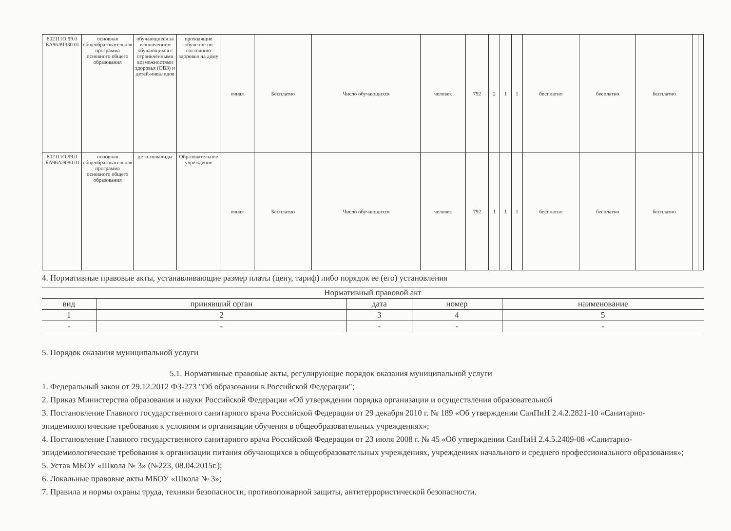| 802111О.99.0 .БА96АЧ330 01 | основная общеобразовательная программа основного общего образования | обучающиеся за исключением обучающихся с ограниченными возможностями здоровья (ОВЗ) и детей-инвалидов | проходящие обучение по состоянию здоровья на дому | очная | Бесплатно | Число обучающихся | человек | 792 | 2 | 1 | 1 | бесплатно | бесплатно | бесплатно | | |
| 802111О.99.0 .БА96АЭ080 01 | основная общеобразовательная программа основного общего образования | дети-инвалиды | Образовательное учреждение | очная | Бесплатно | Число обучающихся | человек | 792 | 1 | 1 | 1 | бесплатно | бесплатно | бесплатно | | |
4. Нормативные правовые акты, устанавливающие размер платы (цену, тариф) либо порядок ее (его) установления
| Нормативный правовой акт | | | | |
| --- | --- | --- | --- | --- |
| вид | принявший орган | дата | номер | наименование |
| 1 | 2 | 3 | 4 | 5 |
| - | - | - | - | - |
5. Порядок оказания муниципальной услуги
5.1. Нормативные правовые акты, регулирующие порядок оказания муниципальной услуги
1. Федеральный закон от 29.12.2012 ФЗ-273 "Об образовании в Российской Федерации";
2. Приказ Министерства образования и науки Российской Федерации «Об утверждении порядка организации и осуществления образовательной
3. Постановление Главного государственного санитарного врача Российской Федерации от 29 декабря 2010 г. № 189 «Об утверждении СанПиН 2.4.2.2821-10 «Санитарно-эпидемиологические требования к условиям и организации обучения в общеобразовательных учреждениях»;
4. Постановление Главного государственного санитарного врача Российской Федерации от 23 июля 2008 г. № 45 «Об утверждении СанПиН 2.4.5.2409-08 «Санитарно-эпидемиологические требования к организации питания обучающихся в общеобразовательных учреждениях, учреждениях начального и среднего профессионального образования»;
5. Устав МБОУ «Школа № 3» (№223, 08.04.2015г.);
6. Локальные правовые акты МБОУ «Школа № 3»;
7. Правила и нормы охраны труда, техники безопасности, противопожарной защиты, антитеррористической безопасности.